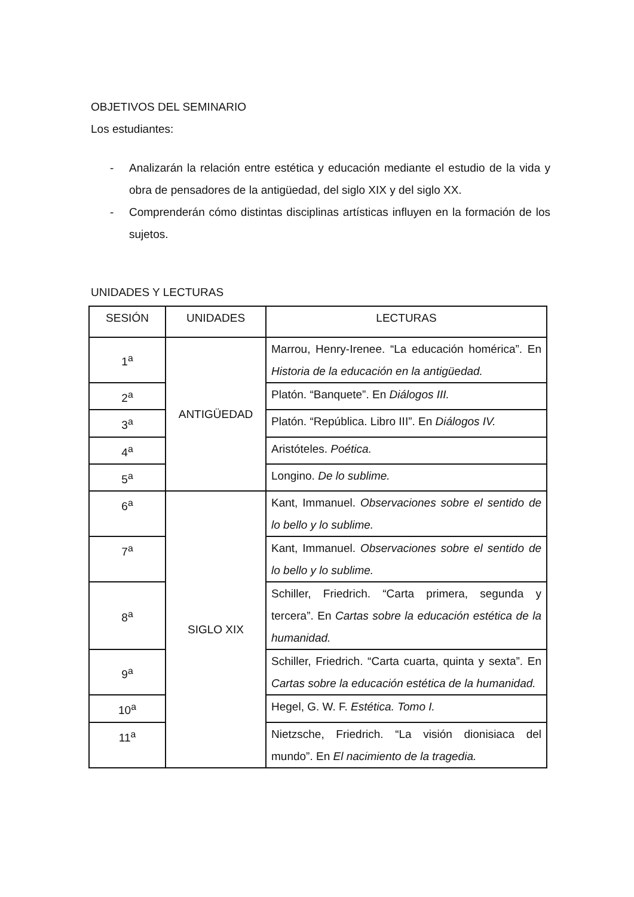OBJETIVOS DEL SEMINARIO
Los estudiantes:
- Analizarán la relación entre estética y educación mediante el estudio de la vida y obra de pensadores de la antigüedad, del siglo XIX y del siglo XX.
- Comprenderán cómo distintas disciplinas artísticas influyen en la formación de los sujetos.
UNIDADES Y LECTURAS
| SESIÓN | UNIDADES | LECTURAS |
| 1<sup>a</sup> | ANTIGÜEDAD | Marrou, Henry-Irenee. “La educación homérica”. En Historia de la educación en la antigüedad. |
| 2<sup>a</sup> | | Platón. “Banquete”. En Diálogos III. |
| 3<sup>a</sup> | | Platón. “República. Libro III”. En Diálogos IV. |
| 4<sup>a</sup> | | Aristóteles. Poética. |
| 5<sup>a</sup> | | Longino. De lo sublime. |
| 6<sup>a</sup> | SIGLO XIX | Kant, Immanuel. Observaciones sobre el sentido de lo bello y lo sublime. |
| 7<sup>a</sup> | | Kant, Immanuel. Observaciones sobre el sentido de lo bello y lo sublime. |
| 8<sup>a</sup> | | Schiller, Friedrich. “Carta primera, segunda y tercera”. En Cartas sobre la educación estética de la humanidad. |
| 9<sup>a</sup> | | Schiller, Friedrich. “Carta cuarta, quinta y sexta”. En Cartas sobre la educación estética de la humanidad. |
| 10<sup>a</sup> | | Hegel, G. W. F. Estética. Tomo I. |
| 11<sup>a</sup> | | Nietzsche, Friedrich. “La visión dionisiaca del mundo”. En El nacimiento de la tragedia. |